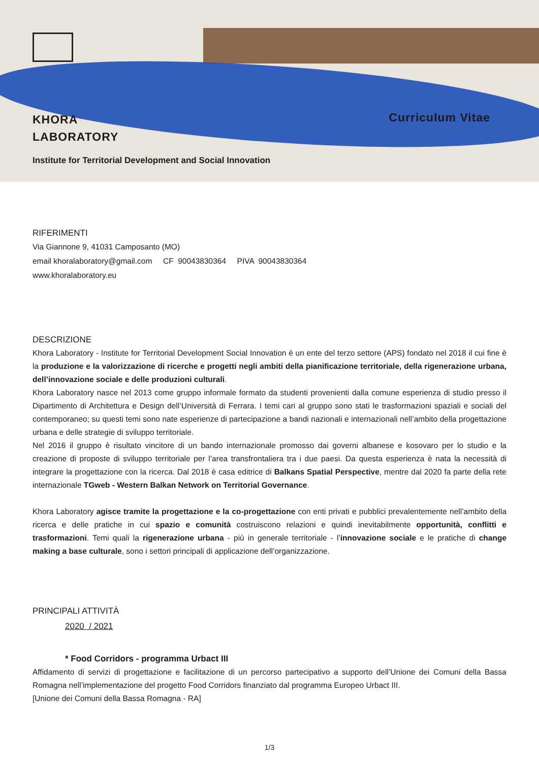KHORA
LABORATORY
Curriculum Vitae
Institute for Territorial Development and Social Innovation
RIFERIMENTI
Via Giannone 9, 41031 Camposanto (MO)
email khoralaboratory@gmail.com CF 90043830364 PIVA 90043830364
www.khoralaboratory.eu
DESCRIZIONE
Khora Laboratory - Institute for Territorial Development Social Innovation è un ente del terzo settore (APS) fondato nel 2018 il cui fine è la produzione e la valorizzazione di ricerche e progetti negli ambiti della pianificazione territoriale, della rigenerazione urbana, dell’innovazione sociale e delle produzioni culturali.
Khora Laboratory nasce nel 2013 come gruppo informale formato da studenti provenienti dalla comune esperienza di studio presso il Dipartimento di Architettura e Design dell’Università di Ferrara. I temi cari al gruppo sono stati le trasformazioni spaziali e sociali del contemporaneo; su questi temi sono nate esperienze di partecipazione a bandi nazionali e internazionali nell’ambito della progettazione urbana e delle strategie di sviluppo territoriale.
Nel 2016 il gruppo è risultato vincitore di un bando internazionale promosso dai governi albanese e kosovaro per lo studio e la creazione di proposte di sviluppo territoriale per l’area transfrontaliera tra i due paesi. Da questa esperienza è nata la necessità di integrare la progettazione con la ricerca. Dal 2018 è casa editrice di Balkans Spatial Perspective, mentre dal 2020 fa parte della rete internazionale TGweb - Western Balkan Network on Territorial Governance.
Khora Laboratory agisce tramite la progettazione e la co-progettazione con enti privati e pubblici prevalentemente nell’ambito della ricerca e delle pratiche in cui spazio e comunità costruiscono relazioni e quindi inevitabilmente opportunità, conflitti e trasformazioni. Temi quali la rigenerazione urbana - più in generale territoriale - l’innovazione sociale e le pratiche di change making a base culturale, sono i settori principali di applicazione dell’organizzazione.
PRINCIPALI ATTIVITÀ
2020 / 2021
* Food Corridors - programma Urbact III
Affidamento di servizi di progettazione e facilitazione di un percorso partecipativo a supporto dell’Unione dei Comuni della Bassa Romagna nell’implementazione del progetto Food Corridors finanziato dal programma Europeo Urbact III.
[Unione dei Comuni della Bassa Romagna - RA]
1/3